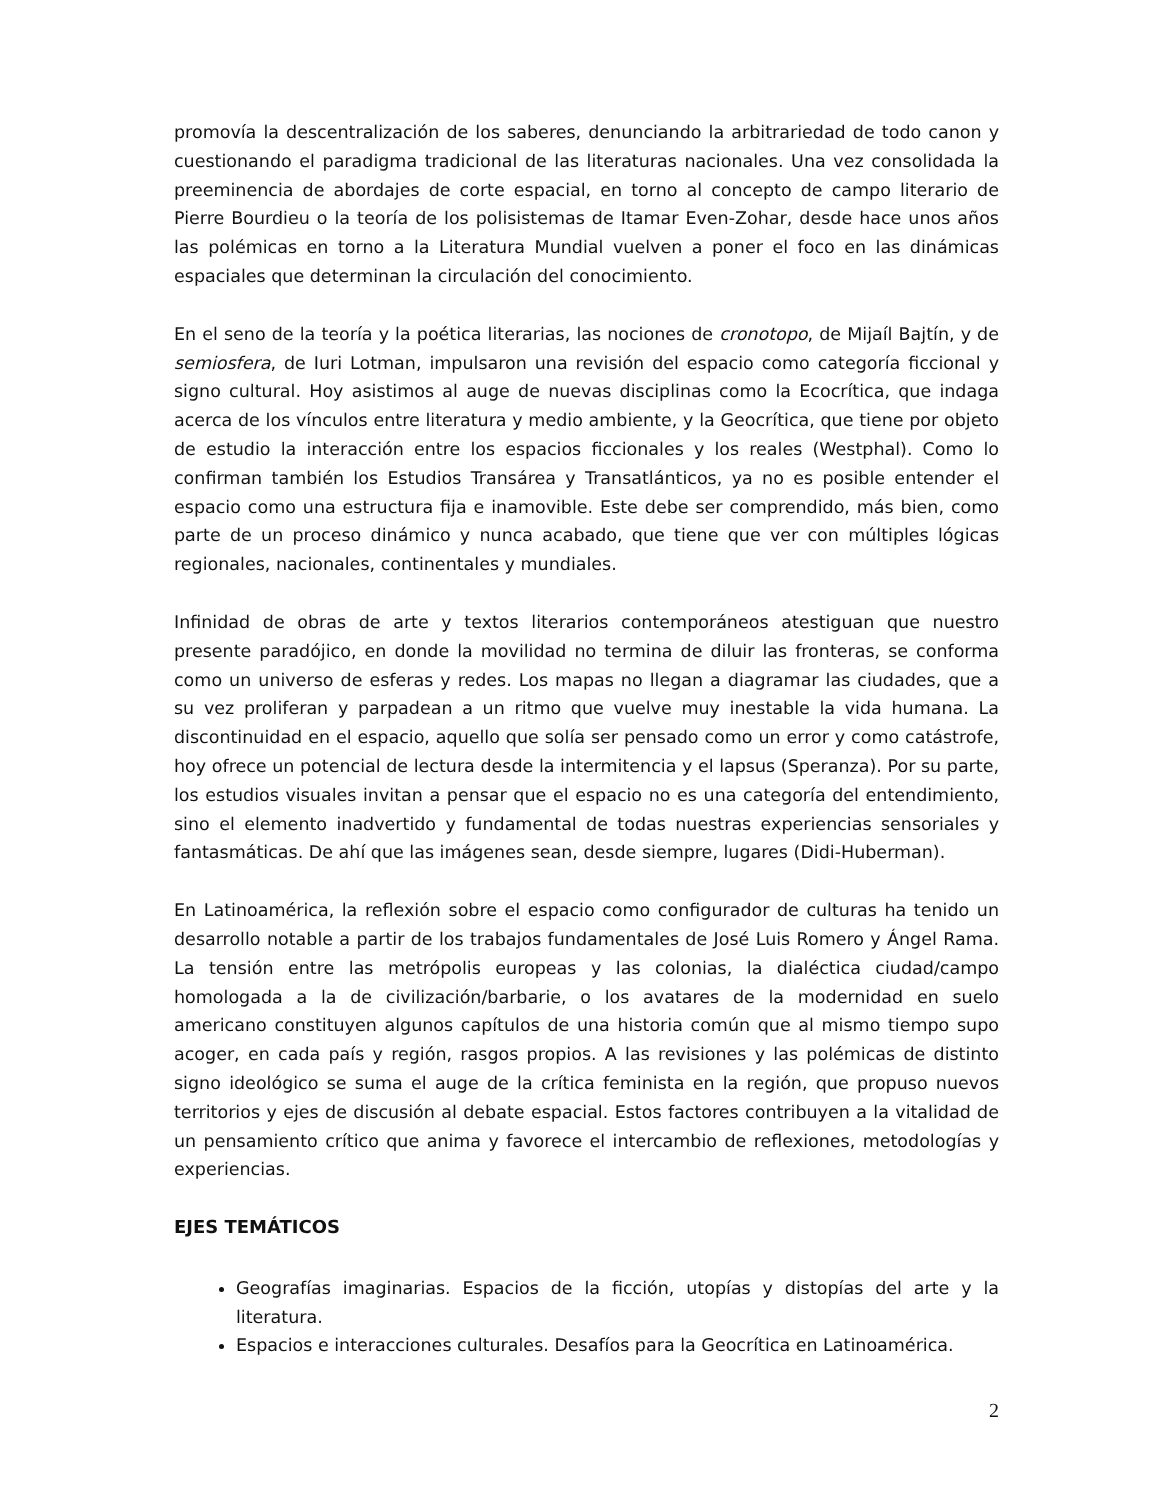promovía la descentralización de los saberes, denunciando la arbitrariedad de todo canon y cuestionando el paradigma tradicional de las literaturas nacionales. Una vez consolidada la preeminencia de abordajes de corte espacial, en torno al concepto de campo literario de Pierre Bourdieu o la teoría de los polisistemas de Itamar Even-Zohar, desde hace unos años las polémicas en torno a la Literatura Mundial vuelven a poner el foco en las dinámicas espaciales que determinan la circulación del conocimiento.
En el seno de la teoría y la poética literarias, las nociones de cronotopo, de Mijaíl Bajtín, y de semiosfera, de Iuri Lotman, impulsaron una revisión del espacio como categoría ficcional y signo cultural. Hoy asistimos al auge de nuevas disciplinas como la Ecocrítica, que indaga acerca de los vínculos entre literatura y medio ambiente, y la Geocrítica, que tiene por objeto de estudio la interacción entre los espacios ficcionales y los reales (Westphal). Como lo confirman también los Estudios Transárea y Transatlánticos, ya no es posible entender el espacio como una estructura fija e inamovible. Este debe ser comprendido, más bien, como parte de un proceso dinámico y nunca acabado, que tiene que ver con múltiples lógicas regionales, nacionales, continentales y mundiales.
Infinidad de obras de arte y textos literarios contemporáneos atestiguan que nuestro presente paradójico, en donde la movilidad no termina de diluir las fronteras, se conforma como un universo de esferas y redes. Los mapas no llegan a diagramar las ciudades, que a su vez proliferan y parpadean a un ritmo que vuelve muy inestable la vida humana. La discontinuidad en el espacio, aquello que solía ser pensado como un error y como catástrofe, hoy ofrece un potencial de lectura desde la intermitencia y el lapsus (Speranza). Por su parte, los estudios visuales invitan a pensar que el espacio no es una categoría del entendimiento, sino el elemento inadvertido y fundamental de todas nuestras experiencias sensoriales y fantasmáticas. De ahí que las imágenes sean, desde siempre, lugares (Didi-Huberman).
En Latinoamérica, la reflexión sobre el espacio como configurador de culturas ha tenido un desarrollo notable a partir de los trabajos fundamentales de José Luis Romero y Ángel Rama. La tensión entre las metrópolis europeas y las colonias, la dialéctica ciudad/campo homologada a la de civilización/barbarie, o los avatares de la modernidad en suelo americano constituyen algunos capítulos de una historia común que al mismo tiempo supo acoger, en cada país y región, rasgos propios. A las revisiones y las polémicas de distinto signo ideológico se suma el auge de la crítica feminista en la región, que propuso nuevos territorios y ejes de discusión al debate espacial. Estos factores contribuyen a la vitalidad de un pensamiento crítico que anima y favorece el intercambio de reflexiones, metodologías y experiencias.
EJES TEMÁTICOS
Geografías imaginarias. Espacios de la ficción, utopías y distopías del arte y la literatura.
Espacios e interacciones culturales. Desafíos para la Geocrítica en Latinoamérica.
2